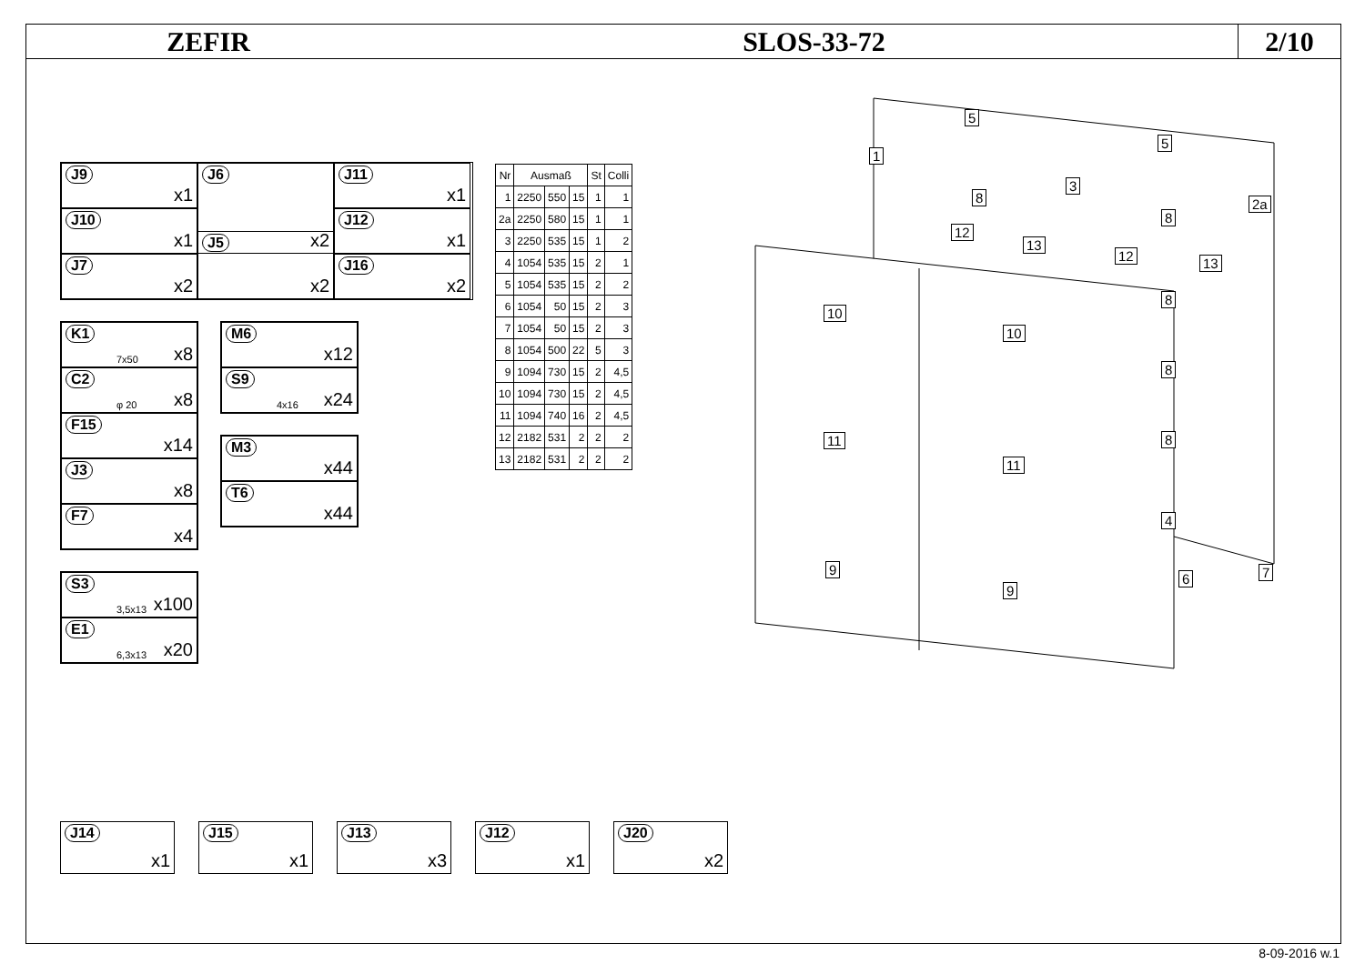ZEFIR SLOS-33-72
2/10
J9
x1
J6
x2
J11
x1
J10
x1
J12
x1
J7
x2
J5
x2
J16
x2
K1
7x50 x8
C2
φ 20 x8
F15
x14
J3
x8
F7
x4
M6
x12
S9
4x16 x24
M3
x44
T6
x44
S3
3,5x13 x100
E1
6,3x13 x20
| Nr | Ausmaß | | | St | Colli |
| --- | --- | --- | --- | --- | --- |
| 1 | 2250 | 550 | 15 | 1 | 1 |
| 2a | 2250 | 580 | 15 | 1 | 1 |
| 3 | 2250 | 535 | 15 | 1 | 2 |
| 4 | 1054 | 535 | 15 | 2 | 1 |
| 5 | 1054 | 535 | 15 | 2 | 2 |
| 6 | 1054 | 50 | 15 | 2 | 3 |
| 7 | 1054 | 50 | 15 | 2 | 3 |
| 8 | 1054 | 500 | 22 | 5 | 3 |
| 9 | 1094 | 730 | 15 | 2 | 4,5 |
| 10 | 1094 | 730 | 15 | 2 | 4,5 |
| 11 | 1094 | 740 | 16 | 2 | 4,5 |
| 12 | 2182 | 531 | 2 | 2 | 2 |
| 13 | 2182 | 531 | 2 | 2 | 2 |
5
5
1
3
2a
8
8
12
13
12 13
8
8
8
10
10
11
11
4
9
9
6 7
J14
x1
J15
x1
J13
x3
J12
x1
J20
x2
8-09-2016 w.1